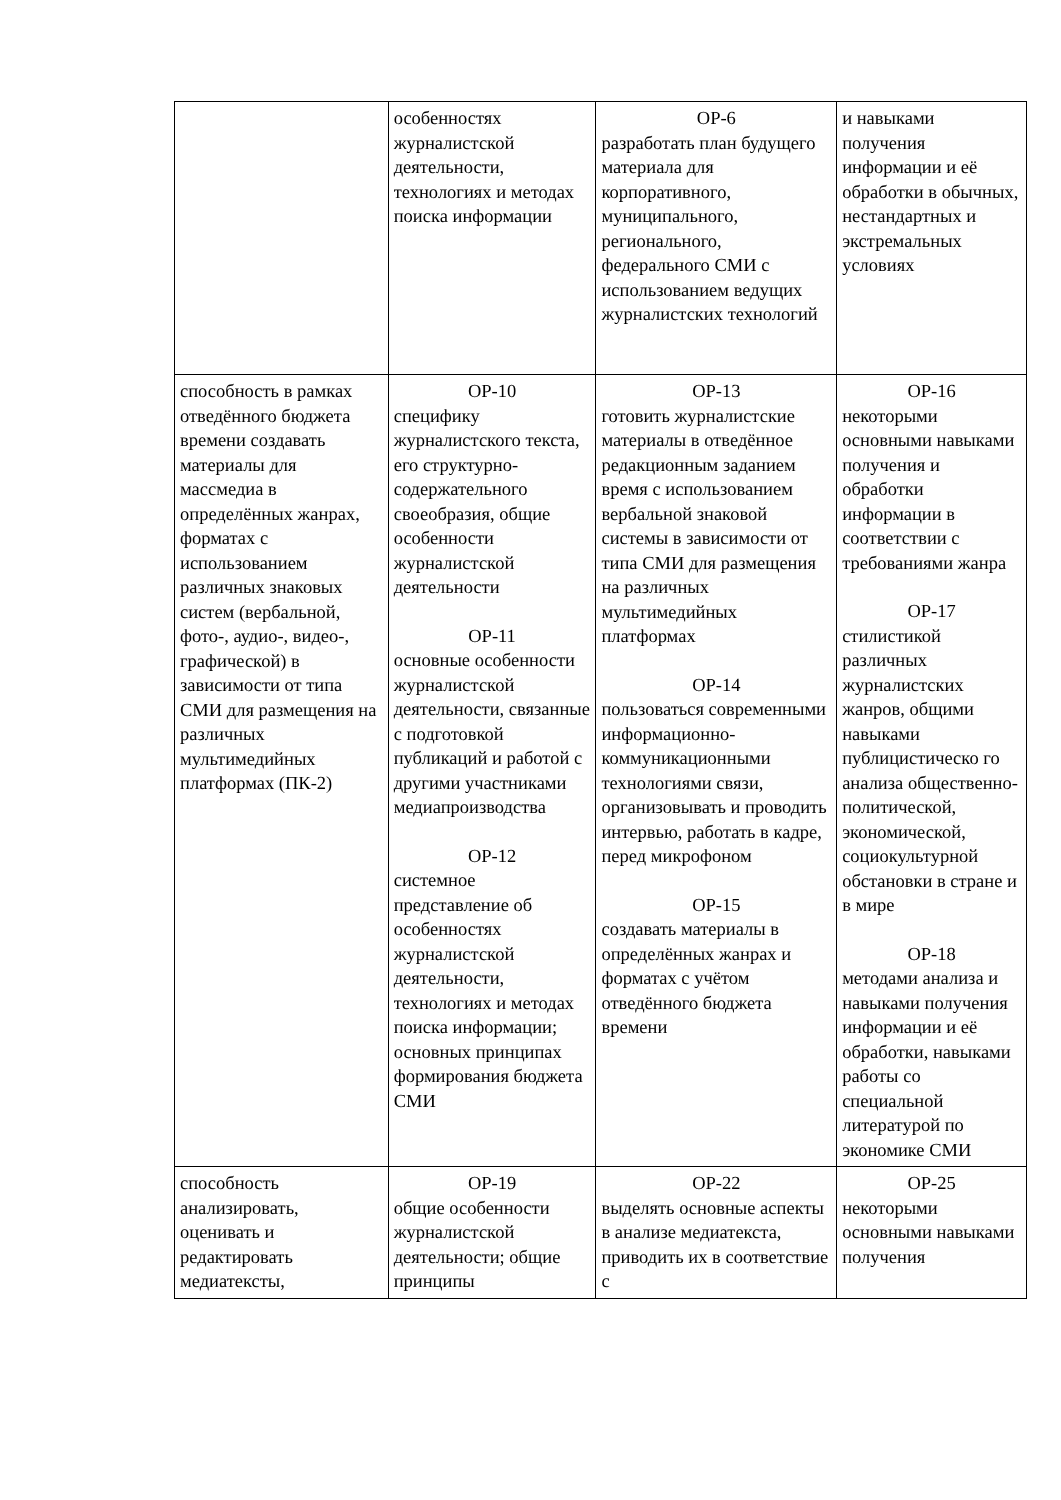| | особенностях журналистской деятельности, технологиях и методах поиска информации | ОР-6 разработать план будущего материала для корпоративного, муниципального, регионального, федерального СМИ с использованием ведущих журналистских технологий | и навыками получения информации и её обработки в обычных, нестандартных и экстремальных условиях |
| способность в рамках отведённого бюджета времени создавать материалы для массмедиа в определённых жанрах, форматах с использованием различных знаковых систем (вербальной, фото-, аудио-, видео-, графической) в зависимости от типа СМИ для размещения на различных мультимедийных платформах (ПК-2) | ОР-10 специфику журналистского текста, его структурно-содержательного своеобразия, общие особенности журналистской деятельности ОР-11 основные особенности журналистской деятельности, связанные с подготовкой публикаций и работой с другими участниками медиапроизводства ОР-12 системное представление об особенностях журналистской деятельности, технологиях и методах поиска информации; основных принципах формирования бюджета СМИ | ОР-13 готовить журналистские материалы в отведённое редакционным заданием время с использованием вербальной знаковой системы в зависимости от типа СМИ для размещения на различных мультимедийных платформах ОР-14 пользоваться современными информационно-коммуникационными технологиями связи, организовывать и проводить интервью, работать в кадре, перед микрофоном ОР-15 создавать материалы в определённых жанрах и форматах с учётом отведённого бюджета времени | ОР-16 некоторыми основными навыками получения и обработки информации в соответствии с требованиями жанра ОР-17 стилистикой различных журналистских жанров, общими навыками публицистическо го анализа общественно-политической, экономической, социокультурной обстановки в стране и в мире ОР-18 методами анализа и навыками получения информации и её обработки, навыками работы со специальной литературой по экономике СМИ |
| способность анализировать, оценивать и редактировать медиатексты, | ОР-19 общие особенности журналистской деятельности; общие принципы | ОР-22 выделять основные аспекты в анализе медиатекста, приводить их в соответствие с | ОР-25 некоторыми основными навыками получения |